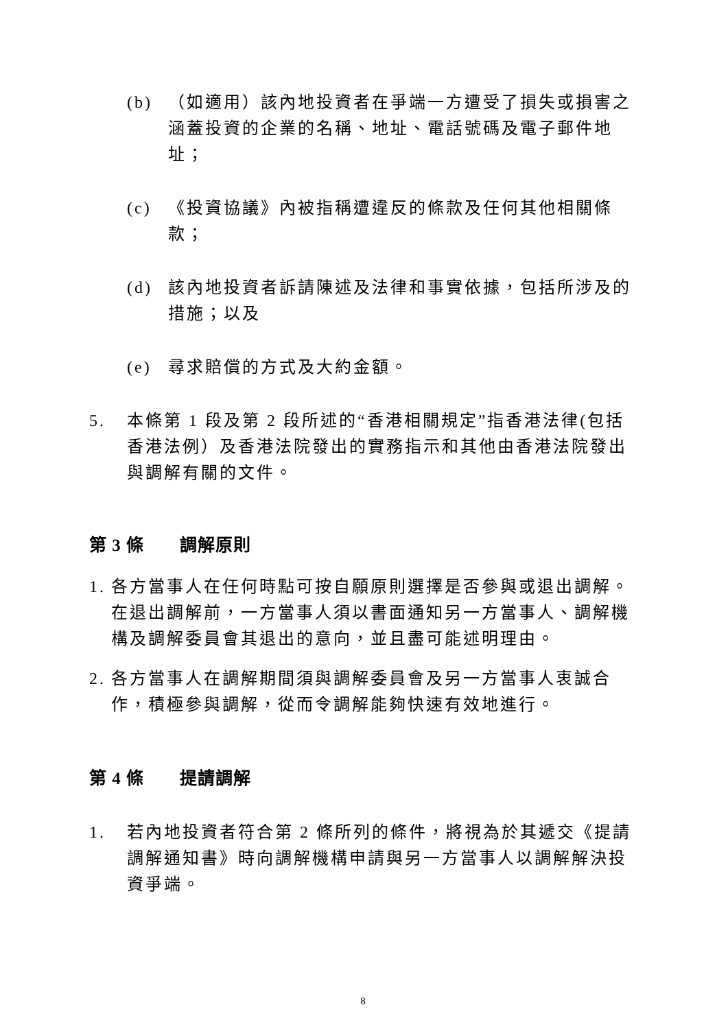(b) （如適用）該內地投資者在爭端一方遭受了損失或損害之涵蓋投資的企業的名稱、地址、電話號碼及電子郵件地址；
(c) 《投資協議》內被指稱遭違反的條款及任何其他相關條款；
(d) 該內地投資者訴請陳述及法律和事實依據，包括所涉及的措施；以及
(e) 尋求賠償的方式及大約金額。
5. 本條第 1 段及第 2 段所述的“香港相關規定”指香港法律(包括香港法例）及香港法院發出的實務指示和其他由香港法院發出與調解有關的文件。
第 3 條　　調解原則
1. 各方當事人在任何時點可按自願原則選擇是否參與或退出調解。在退出調解前，一方當事人須以書面通知另一方當事人、調解機構及調解委員會其退出的意向，並且盡可能述明理由。
2. 各方當事人在調解期間須與調解委員會及另一方當事人衷誠合作，積極參與調解，從而令調解能夠快速有效地進行。
第 4 條　　提請調解
1. 若內地投資者符合第 2 條所列的條件，將視為於其遞交《提請調解通知書》時向調解機構申請與另一方當事人以調解解決投資爭端。
8